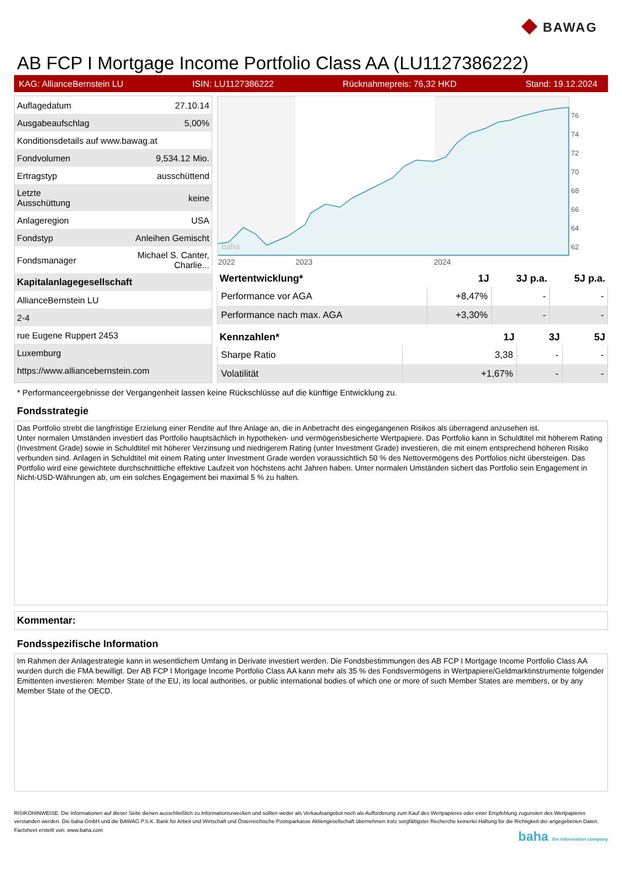◆ BAWAG
AB FCP I Mortgage Income Portfolio Class AA (LU1127386222)
KAG: AllianceBernstein LU ISIN: LU1127386222 Rücknahmepreis: 76,32 HKD Stand: 19.12.2024
| Auflagedatum | 27.10.14 |
| Ausgabeaufschlag | 5,00% |
| Konditionsdetails auf www.bawag.at | |
| Fondvolumen | 9,534.12 Mio. |
| Ertragstyp | ausschüttend |
| Letzte Ausschüttung | keine |
| Anlageregion | USA |
| Fondstyp | Anleihen Gemischt |
| Fondsmanager | Michael S. Canter, Charlie... |
| Kapitalanlagegesellschaft | |
| AllianceBernstein LU | |
| 2-4 | |
| rue Eugene Ruppert 2453 | |
| Luxemburg | |
| https://www.alliancebernstein.com | |
baha
2022
2023
2024
76
74
72
70
68
66
64
62
| Wertentwicklung* | 1J | 3J p.a. | 5J p.a. |
| --- | --- | --- | --- |
| Performance vor AGA | +8,47% | - | - |
| Performance nach max. AGA | +3,30% | - | - |
| Kennzahlen* | 1J | 3J | 5J |
| --- | --- | --- | --- |
| Sharpe Ratio | 3,38 | - | - |
| Volatilität | +1,67% | - | - |
* Performanceergebnisse der Vergangenheit lassen keine Rückschlüsse auf die künftige Entwicklung zu.
Fondsstrategie
Das Portfolio strebt die langfristige Erzielung einer Rendite auf Ihre Anlage an, die in Anbetracht des eingegangenen Risikos als überragend anzusehen ist.
Unter normalen Umständen investiert das Portfolio hauptsächlich in hypotheken- und vermögensbesicherte Wertpapiere. Das Portfolio kann in Schuldtitel mit höherem Rating (Investment Grade) sowie in Schuldtitel mit höherer Verzinsung und niedrigerem Rating (unter Investment Grade) investieren, die mit einem entsprechend höheren Risiko verbunden sind. Anlagen in Schuldtitel mit einem Rating unter Investment Grade werden voraussichtlich 50 % des Nettovermögens des Portfolios nicht übersteigen. Das Portfolio wird eine gewichtete durchschnittliche effektive Laufzeit von höchstens acht Jahren haben. Unter normalen Umständen sichert das Portfolio sein Engagement in Nicht-USD-Währungen ab, um ein solches Engagement bei maximal 5 % zu halten.
Kommentar:
Fondsspezifische Information
Im Rahmen der Anlagestrategie kann in wesentlichem Umfang in Derivate investiert werden. Die Fondsbestimmungen des AB FCP I Mortgage Income Portfolio Class AA wurden durch die FMA bewilligt. Der AB FCP I Mortgage Income Portfolio Class AA kann mehr als 35 % des Fondsvermögens in Wertpapiere/Geldmarktinstrumente folgender Emittenten investieren: Member State of the EU, its local authorities, or public international bodies of which one or more of such Member States are members, or by any Member State of the OECD.
RISIKOHINWEISE: Die Informationen auf dieser Seite dienen ausschließlich zu Informationszwecken und sollten weder als Verkaufsangebot noch als Aufforderung zum Kauf des Wertpapieres oder einer Empfehlung zugunsten des Wertpapieres verstanden werden. Die baha GmbH und die BAWAG P.S.K. Bank für Arbeit und Wirtschaft und Österreichische Postsparkasse Aktiengesellschaft übernehmen trotz sorgfältigster Recherche keinerlei Haftung für die Richtigkeit der angegebenen Daten.
Factsheet erstellt von: www.baha.com baha the information company